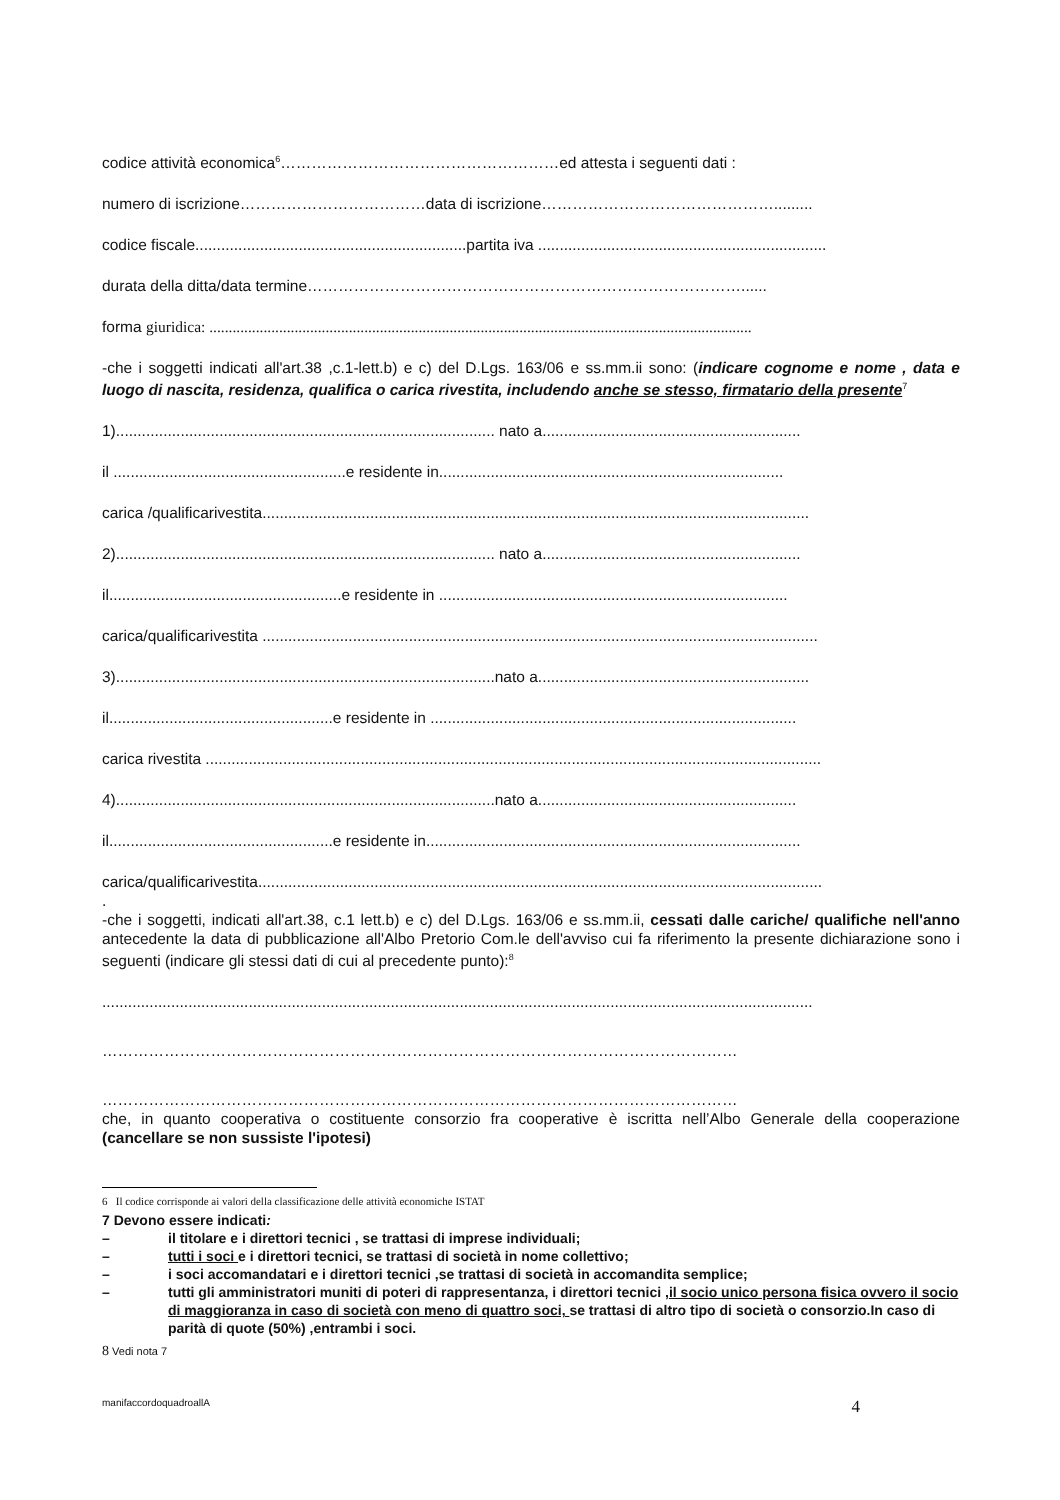codice attività economica<sup>6</sup>………………………………………………ed attesta i seguenti dati :
numero di iscrizione………………………………data di iscrizione……………………………………….........
codice fiscale...............................................................partita iva ...................................................................
durata della ditta/data termine…………………………………………………………………………......
forma giuridica: ............................................................................................................................................
-che i soggetti indicati all'art.38 ,c.1-lett.b) e c) del D.Lgs. 163/06 e ss.mm.ii sono: (indicare cognome e nome , data e luogo di nascita, residenza, qualifica o carica rivestita, includendo anche se stesso, firmatario della presente<sup>7</sup>
1)........................................................................................ nato a............................................................
il ......................................................e residente in................................................................................
carica /qualificarivestita...............................................................................................................................
2)........................................................................................ nato a............................................................
il......................................................e residente in .................................................................................
carica/qualificarivestita .................................................................................................................................
3)........................................................................................nato a...............................................................
il....................................................e residente in .....................................................................................
carica rivestita ...............................................................................................................................................
4)........................................................................................nato a............................................................
il....................................................e residente in.......................................................................................
carica/qualificarivestita...................................................................................................................................
.
-che i soggetti, indicati all'art.38, c.1 lett.b) e c) del D.Lgs. 163/06 e ss.mm.ii, cessati dalle cariche/ qualifiche nell'anno antecedente la data di pubblicazione all'Albo Pretorio Com.le dell'avviso cui fa riferimento la presente dichiarazione sono i seguenti (indicare gli stessi dati di cui al precedente punto):<sup>8</sup>
.....................................................................................................................................................................
……………………………………………………………………………………………………………
……………………………………………………………………………………………………………
che, in quanto cooperativa o costituente consorzio fra cooperative è iscritta nell’Albo Generale della cooperazione (cancellare se non sussiste l'ipotesi)
6 Il codice corrisponde ai valori della classificazione delle attività economiche ISTAT
7 Devono essere indicati:
– il titolare e i direttori tecnici , se trattasi di imprese individuali;
– tutti i soci e i direttori tecnici, se trattasi di società in nome collettivo;
– i soci accomandatari e i direttori tecnici ,se trattasi di società in accomandita semplice;
– tutti gli amministratori muniti di poteri di rappresentanza, i direttori tecnici ,il socio unico persona fisica ovvero il socio di maggioranza in caso di società con meno di quattro soci, se trattasi di altro tipo di società o consorzio.In caso di parità di quote (50%) ,entrambi i soci.
8 Vedi nota 7
manifaccordoquadroallA 4